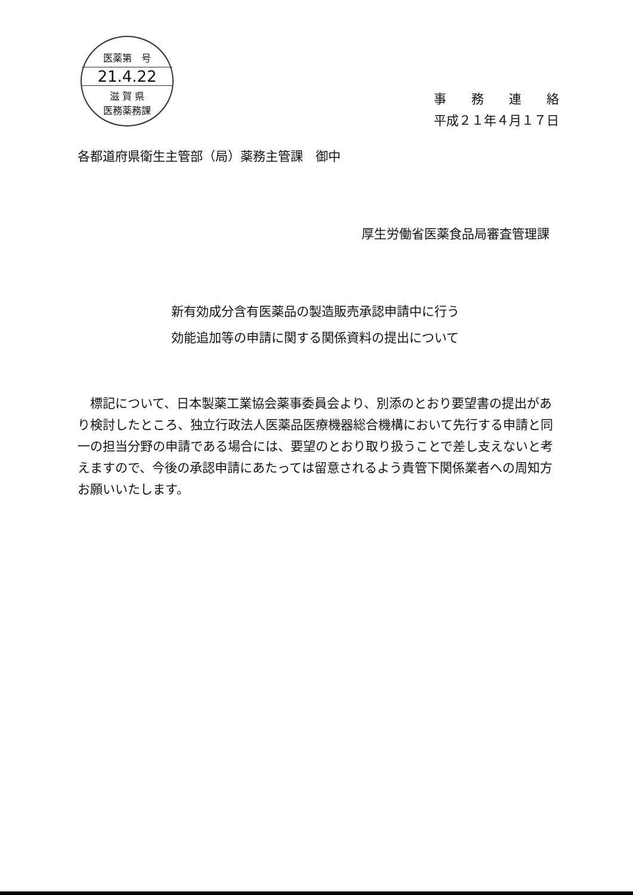医薬第　号
21.4.22
滋 賀 県
医務薬務課
事　　務　　連　　絡
平成２１年４月１７日
各都道府県衛生主管部（局）薬務主管課　御中
厚生労働省医薬食品局審査管理課
新有効成分含有医薬品の製造販売承認申請中に行う
効能追加等の申請に関する関係資料の提出について
標記について、日本製薬工業協会薬事委員会より、別添のとおり要望書の提出があり検討したところ、独立行政法人医薬品医療機器総合機構において先行する申請と同一の担当分野の申請である場合には、要望のとおり取り扱うことで差し支えないと考えますので、今後の承認申請にあたっては留意されるよう貴管下関係業者への周知方お願いいたします。